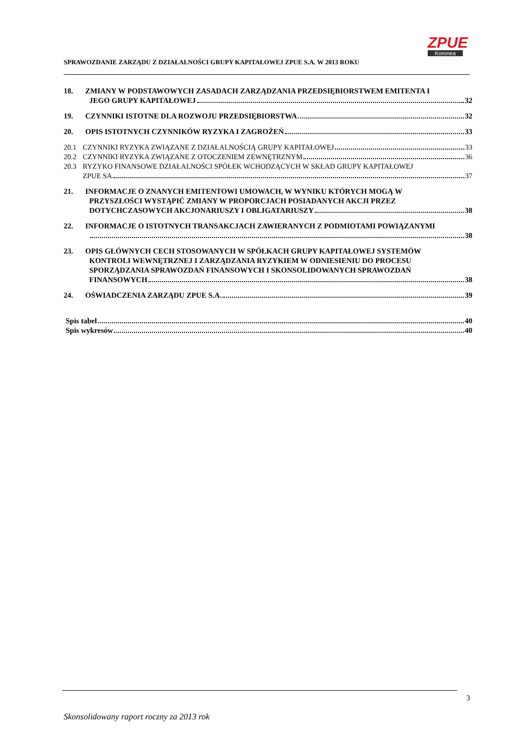SPRAWOZDANIE ZARZĄDU Z DZIAŁALNOŚCI GRUPY KAPITAŁOWEJ ZPUE S.A. W 2013 ROKU
ZPUE
Koronea
18. ZMIANY W PODSTAWOWYCH ZASADACH ZARZĄDZANIA PRZEDSIĘBIORSTWEM EMITENTA I
JEGO GRUPY KAPITAŁOWEJ 32
19. CZYNNIKI ISTOTNE DLA ROZWOJU PRZEDSIĘBIORSTWA 32
20. OPIS ISTOTNYCH CZYNNIKÓW RYZYKA I ZAGROŻEŃ 33
20.1 CZYNNIKI RYZYKA ZWIĄZANE Z DZIAŁALNOŚCIĄ GRUPY KAPITAŁOWEJ 33
20.2 CZYNNIKI RYZYKA ZWIĄZANE Z OTOCZENIEM ZEWNĘTRZNYM 36
20.3 RYZYKO FINANSOWE DZIAŁALNOŚCI SPÓŁEK WCHODZĄCYCH W SKŁAD GRUPY KAPITAŁOWEJ
ZPUE SA 37
21. INFORMACJE O ZNANYCH EMITENTOWI UMOWACH, W WYNIKU KTÓRYCH MOGĄ W
PRZYSZŁOŚCI WYSTĄPIĆ ZMIANY W PROPORCJACH POSIADANYCH AKCJI PRZEZ
DOTYCHCZASOWYCH AKCJONARIUSZY I OBLIGATARIUSZY 38
22. INFORMACJE O ISTOTNYCH TRANSAKCJACH ZAWIERANYCH Z PODMIOTAMI POWIĄZANYMI
38
23. OPIS GŁÓWNYCH CECH STOSOWANYCH W SPÓŁKACH GRUPY KAPITAŁOWEJ SYSTEMÓW
KONTROLI WEWNĘTRZNEJ I ZARZĄDZANIA RYZYKIEM W ODNIESIENIU DO PROCESU
SPORZĄDZANIA SPRAWOZDAŃ FINANSOWYCH I SKONSOLIDOWANYCH SPRAWOZDAŃ
FINANSOWYCH 38
24. OŚWIADCZENIA ZARZĄDU ZPUE S.A. 39
Spis tabel 40
Spis wykresów 40
3
Skonsolidowany raport roczny za 2013 rok